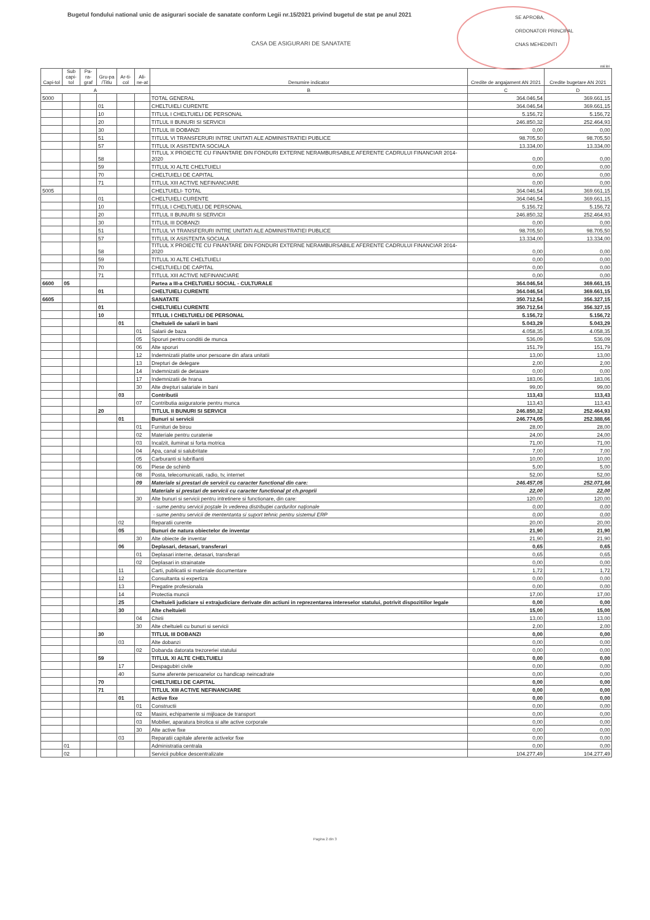Bugetul fondului national unic de asigurari sociale de sanatate conform Legii nr.15/2021 privind bugetul de stat pe anul 2021
CASA DE ASIGURARI DE SANATATE
SE APROBA,
ORDONATOR PRINCIPAL
CNAS MEHEDINTI
mii lei
| Capi-tol | Sub capi-tol | Pa-ra-graf | Gru-pa /Titlu | Ar-ti-col | Ali-ne-at | Denumire indicator | Credite de angajament AN 2021 | Credite bugetare AN 2021 |
| --- | --- | --- | --- | --- | --- | --- | --- | --- |
| A | | | | | | B | C | D |
| 5000 | | | | | | TOTAL GENERAL | 364.046,54 | 369.661,15 |
| | | | 01 | | | CHELTUIELI CURENTE | 364.046,54 | 369.661,15 |
| | | | 10 | | | TITLUL I CHELTUIELI DE PERSONAL | 5.156,72 | 5.156,72 |
| | | | 20 | | | TITLUL II BUNURI SI SERVICII | 246.850,32 | 252.464,93 |
| | | | 30 | | | TITLUL III DOBANZI | 0,00 | 0,00 |
| | | | 51 | | | TITLUL VI TRANSFERURI INTRE UNITATI ALE ADMINISTRATIEI PUBLICE | 98.705,50 | 98.705,50 |
| | | | 57 | | | TITLUL IX ASISTENTA SOCIALA | 13.334,00 | 13.334,00 |
| | | | 58 | | | TITLUL X PROIECTE CU FINANTARE DIN FONDURI EXTERNE NERAMBURSABILE AFERENTE CADRULUI FINANCIAR 2014-2020 | 0,00 | 0,00 |
| | | | 59 | | | TITLUL XI ALTE CHELTUIELI | 0,00 | 0,00 |
| | | | 70 | | | CHELTUIELI DE CAPITAL | 0,00 | 0,00 |
| | | | 71 | | | TITLUL XIII ACTIVE NEFINANCIARE | 0,00 | 0,00 |
| 5005 | | | | | | CHELTUIELI- TOTAL | 364.046,54 | 369.661,15 |
| | | | 01 | | | CHELTUIELI CURENTE | 364.046,54 | 369.661,15 |
| | | | 10 | | | TITLUL I CHELTUIELI DE PERSONAL | 5.156,72 | 5.156,72 |
| | | | 20 | | | TITLUL II BUNURI SI SERVICII | 246.850,32 | 252.464,93 |
| | | | 30 | | | TITLUL III DOBANZI | 0,00 | 0,00 |
| | | | 51 | | | TITLUL VI TRANSFERURI INTRE UNITATI ALE ADMINISTRATIEI PUBLICE | 98.705,50 | 98.705,50 |
| | | | 57 | | | TITLUL IX ASISTENTA SOCIALA | 13.334,00 | 13.334,00 |
| | | | 58 | | | TITLUL X PROIECTE CU FINANTARE DIN FONDURI EXTERNE NERAMBURSABILE AFERENTE CADRULUI FINANCIAR 2014-2020 | 0,00 | 0,00 |
| | | | 59 | | | TITLUL XI ALTE CHELTUIELI | 0,00 | 0,00 |
| | | | 70 | | | CHELTUIELI DE CAPITAL | 0,00 | 0,00 |
| | | | 71 | | | TITLUL XIII ACTIVE NEFINANCIARE | 0,00 | 0,00 |
| 6600 | 05 | | | | | Partea a III-a CHELTUIELI SOCIAL - CULTURALE | 364.046,54 | 369.661,15 |
| | | | 01 | | | CHELTUIELI CURENTE | 364.046,54 | 369.661,15 |
| 6605 | | | | | | SANATATE | 350.712,54 | 356.327,15 |
| | | | 01 | | | CHELTUIELI CURENTE | 350.712,54 | 356.327,15 |
| | | | 10 | | | TITLUL I CHELTUIELI DE PERSONAL | 5.156,72 | 5.156,72 |
| | | | | 01 | | Cheltuieli de salarii in bani | 5.043,29 | 5.043,29 |
| | | | | | 01 | Salarii de baza | 4.058,35 | 4.058,35 |
| | | | | | 05 | Sporuri pentru conditii de munca | 536,09 | 536,09 |
| | | | | | 06 | Alte sporuri | 151,79 | 151,79 |
| | | | | | 12 | Indemnizatii platite unor persoane din afara unitatii | 13,00 | 13,00 |
| | | | | | 13 | Drepturi de delegare | 2,00 | 2,00 |
| | | | | | 14 | Indemnizatii de detasare | 0,00 | 0,00 |
| | | | | | 17 | Indemnizatii de hrana | 183,06 | 183,06 |
| | | | | | 30 | Alte drepturi salariale in bani | 99,00 | 99,00 |
| | | | | 03 | | Contributii | 113,43 | 113,43 |
| | | | | | 07 | Contributia asiguratorie pentru munca | 113,43 | 113,43 |
| | | | 20 | | | TITLUL II BUNURI SI SERVICII | 246.850,32 | 252.464,93 |
| | | | | 01 | | Bunuri si servicii | 246.774,05 | 252.388,66 |
| | | | | | 01 | Furnituri de birou | 28,00 | 28,00 |
| | | | | | 02 | Materiale pentru curatenie | 24,00 | 24,00 |
| | | | | | 03 | Incalzit, iluminat si forta motrica | 71,00 | 71,00 |
| | | | | | 04 | Apa, canal si salubritate | 7,00 | 7,00 |
| | | | | | 05 | Carburanti si lubrifianti | 10,00 | 10,00 |
| | | | | | 06 | Piese de schimb | 5,00 | 5,00 |
| | | | | | 08 | Posta, telecomunicatii, radio, tv, internet | 52,00 | 52,00 |
| | | | | | 09 | Materiale si prestari de servicii cu caracter functional din care: | 246.457,05 | 252.071,66 |
| | | | | | | Materiale si prestari de servicii cu caracter functional pt ch.proprii | 22,00 | 22,00 |
| | | | | | 30 | Alte bunuri si servicii pentru intretinere si functionare, din care: | 120,00 | 120,00 |
| | | | | | | - sume pentru servicii poştale în vederea distribuţiei cardurilor naţionale | 0,00 | 0,00 |
| | | | | | | - sume pentru servicii de mententanta si suport tehnic pentru sistemul ERP | 0,00 | 0,00 |
| | | | | 02 | | Reparatii curente | 20,00 | 20,00 |
| | | | | 05 | | Bunuri de natura obiectelor de inventar | 21,90 | 21,90 |
| | | | | | 30 | Alte obiecte de inventar | 21,90 | 21,90 |
| | | | | 06 | | Deplasari, detasari, transferari | 0,65 | 0,65 |
| | | | | | 01 | Deplasari interne, detasari, transferari | 0,65 | 0,65 |
| | | | | | 02 | Deplasari in strainatate | 0,00 | 0,00 |
| | | | | 11 | | Carti, publicatii si materiale documentare | 1,72 | 1,72 |
| | | | | 12 | | Consultanta si expertiza | 0,00 | 0,00 |
| | | | | 13 | | Pregatire profesionala | 0,00 | 0,00 |
| | | | | 14 | | Protectia muncii | 17,00 | 17,00 |
| | | | | 25 | | Cheltuieli judiciare si extrajudiciare derivate din actiuni in reprezentarea intereselor statului, potrivit dispozitiilor legale | 0,00 | 0,00 |
| | | | | 30 | | Alte cheltuieli | 15,00 | 15,00 |
| | | | | | 04 | Chirii | 13,00 | 13,00 |
| | | | | | 30 | Alte cheltuieli cu bunuri si servicii | 2,00 | 2,00 |
| | | | 30 | | | TITLUL III DOBANZI | 0,00 | 0,00 |
| | | | | 03 | | Alte dobanzi | 0,00 | 0,00 |
| | | | | | 02 | Dobanda datorata trezoreriei statului | 0,00 | 0,00 |
| | | | 59 | | | TITLUL XI ALTE CHELTUIELI | 0,00 | 0,00 |
| | | | | 17 | | Despagubiri civile | 0,00 | 0,00 |
| | | | | 40 | | Sume aferente persoanelor cu handicap neincadrate | 0,00 | 0,00 |
| | | | 70 | | | CHELTUIELI DE CAPITAL | 0,00 | 0,00 |
| | | | 71 | | | TITLUL XIII ACTIVE NEFINANCIARE | 0,00 | 0,00 |
| | | | | 01 | | Active fixe | 0,00 | 0,00 |
| | | | | | 01 | Constructii | 0,00 | 0,00 |
| | | | | | 02 | Masini, echipamente si mijloace de transport | 0,00 | 0,00 |
| | | | | | 03 | Mobilier, aparatura birotica si alte active corporale | 0,00 | 0,00 |
| | | | | | 30 | Alte active fixe | 0,00 | 0,00 |
| | | | | 03 | | Reparatii capitale aferente activelor fixe | 0,00 | 0,00 |
| | 01 | | | | | Administratia centrala | 0,00 | 0,00 |
| | 02 | | | | | Servicii publice descentralizate | 104.277,49 | 104.277,49 |
Pagina 2 din 3